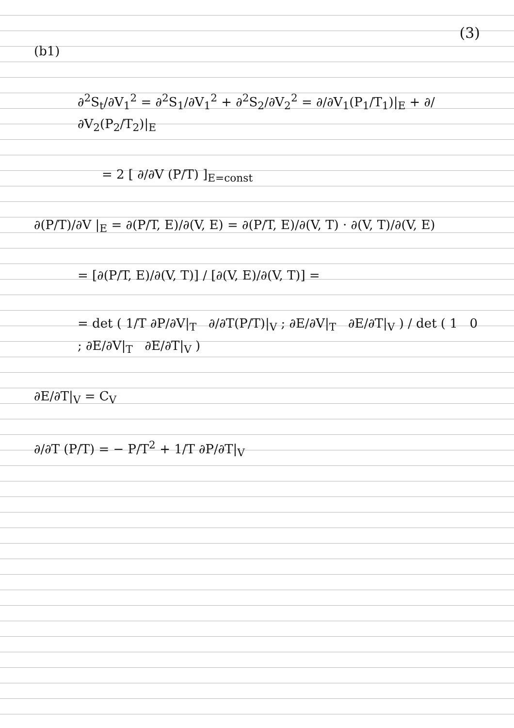(3)
(b1)
∂<sup>2</sup>S<sub>t</sub>/∂V<sub>1</sub><sup>2</sup> = ∂<sup>2</sup>S<sub>1</sub>/∂V<sub>1</sub><sup>2</sup> + ∂<sup>2</sup>S<sub>2</sub>/∂V<sub>2</sub><sup>2</sup> = ∂/∂V<sub>1</sub>(P<sub>1</sub>/T<sub>1</sub>)|<sub>E</sub> + ∂/∂V<sub>2</sub>(P<sub>2</sub>/T<sub>2</sub>)|<sub>E</sub>
= 2 [ ∂/∂V (P/T) ]<sub>E=const</sub>
∂(P/T)/∂V |<sub>E</sub> = ∂(P/T, E)/∂(V, E) = ∂(P/T, E)/∂(V, T) · ∂(V, T)/∂(V, E)
= [∂(P/T, E)/∂(V, T)] / [∂(V, E)/∂(V, T)] =
= det ( 1/T ∂P/∂V|<sub>T</sub> ∂/∂T(P/T)|<sub>V</sub> ; ∂E/∂V|<sub>T</sub> ∂E/∂T|<sub>V</sub> ) / det ( 1 0 ; ∂E/∂V|<sub>T</sub> ∂E/∂T|<sub>V</sub> )
∂E/∂T|<sub>V</sub> = C<sub>V</sub>
∂/∂T (P/T) = − P/T<sup>2</sup> + 1/T ∂P/∂T|<sub>V</sub>